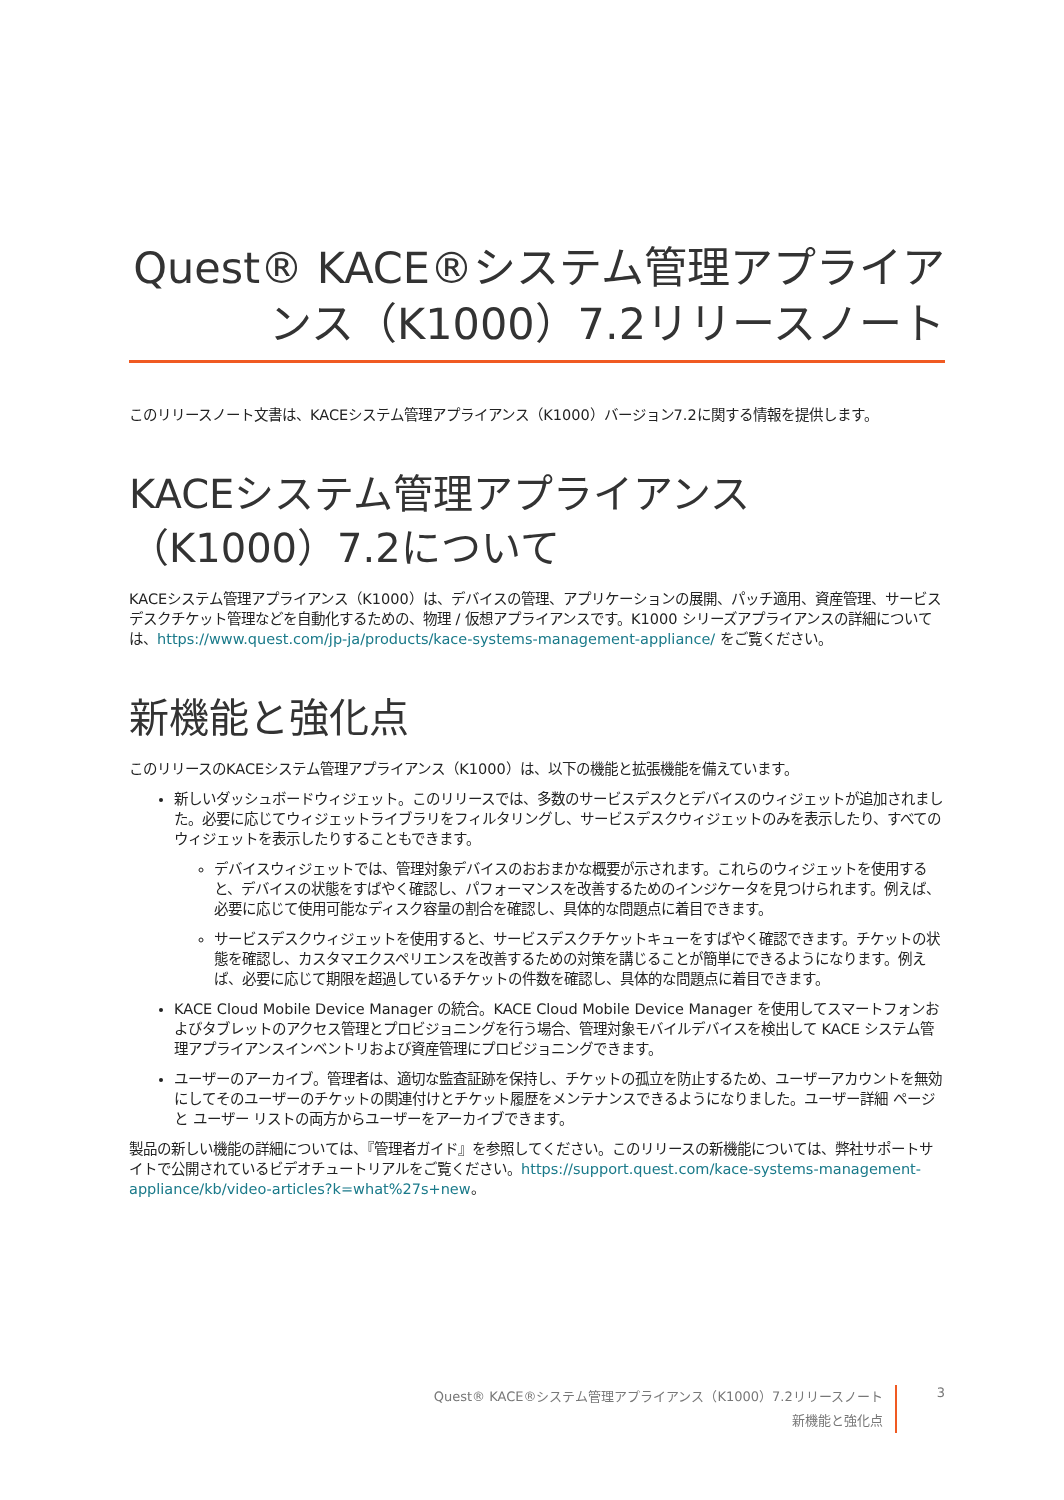Quest® KACE®システム管理アプライアンス（K1000）7.2リリースノート
このリリースノート文書は、KACEシステム管理アプライアンス（K1000）バージョン7.2に関する情報を提供します。
KACEシステム管理アプライアンス（K1000）7.2について
KACEシステム管理アプライアンス（K1000）は、デバイスの管理、アプリケーションの展開、パッチ適用、資産管理、サービスデスクチケット管理などを自動化するための、物理 / 仮想アプライアンスです。K1000 シリーズアプライアンスの詳細については、https://www.quest.com/jp-ja/products/kace-systems-management-appliance/ をご覧ください。
新機能と強化点
このリリースのKACEシステム管理アプライアンス（K1000）は、以下の機能と拡張機能を備えています。
新しいダッシュボードウィジェット。このリリースでは、多数のサービスデスクとデバイスのウィジェットが追加されました。必要に応じてウィジェットライブラリをフィルタリングし、サービスデスクウィジェットのみを表示したり、すべてのウィジェットを表示したりすることもできます。
デバイスウィジェットでは、管理対象デバイスのおおまかな概要が示されます。これらのウィジェットを使用すると、デバイスの状態をすばやく確認し、パフォーマンスを改善するためのインジケータを見つけられます。例えば、必要に応じて使用可能なディスク容量の割合を確認し、具体的な問題点に着目できます。
サービスデスクウィジェットを使用すると、サービスデスクチケットキューをすばやく確認できます。チケットの状態を確認し、カスタマエクスペリエンスを改善するための対策を講じることが簡単にできるようになります。例えば、必要に応じて期限を超過しているチケットの件数を確認し、具体的な問題点に着目できます。
KACE Cloud Mobile Device Manager の統合。KACE Cloud Mobile Device Manager を使用してスマートフォンおよびタブレットのアクセス管理とプロビジョニングを行う場合、管理対象モバイルデバイスを検出して KACE システム管理アプライアンスインベントリおよび資産管理にプロビジョニングできます。
ユーザーのアーカイブ。管理者は、適切な監査証跡を保持し、チケットの孤立を防止するため、ユーザーアカウントを無効にしてそのユーザーのチケットの関連付けとチケット履歴をメンテナンスできるようになりました。ユーザー詳細 ページと ユーザー リストの両方からユーザーをアーカイブできます。
製品の新しい機能の詳細については、『管理者ガイド』を参照してください。このリリースの新機能については、弊社サポートサイトで公開されているビデオチュートリアルをご覧ください。https://support.quest.com/kace-systems-management-appliance/kb/video-articles?k=what%27s+new。
Quest® KACE®システム管理アプライアンス（K1000）7.2リリースノート
新機能と強化点
3